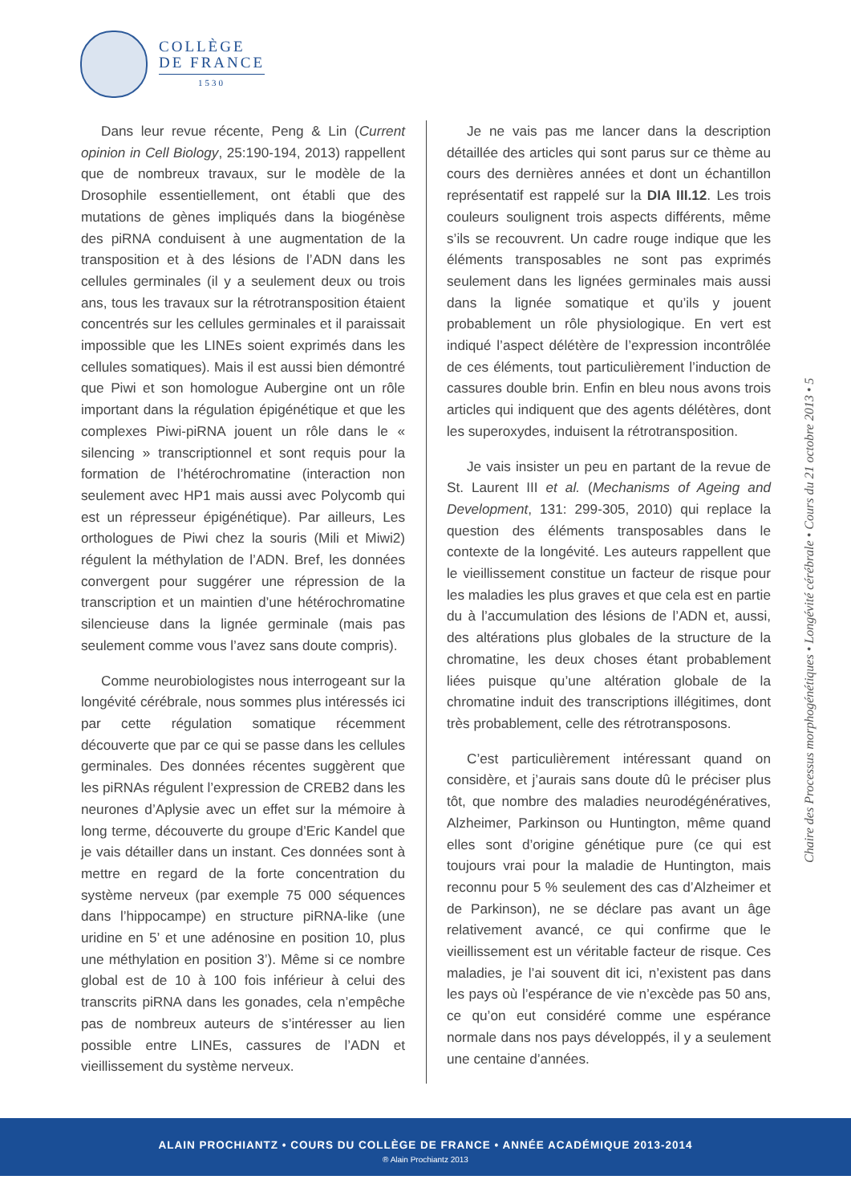COLLÈGE
DE FRANCE
1530
Dans leur revue récente, Peng & Lin (Current opinion in Cell Biology, 25:190-194, 2013) rappellent que de nombreux travaux, sur le modèle de la Drosophile essentiellement, ont établi que des mutations de gènes impliqués dans la biogénèse des piRNA conduisent à une augmentation de la transposition et à des lésions de l’ADN dans les cellules germinales (il y a seulement deux ou trois ans, tous les travaux sur la rétrotransposition étaient concentrés sur les cellules germinales et il paraissait impossible que les LINEs soient exprimés dans les cellules somatiques). Mais il est aussi bien démontré que Piwi et son homologue Aubergine ont un rôle important dans la régulation épigénétique et que les complexes Piwi-piRNA jouent un rôle dans le « silencing » transcriptionnel et sont requis pour la formation de l’hétérochromatine (interaction non seulement avec HP1 mais aussi avec Polycomb qui est un répresseur épigénétique). Par ailleurs, Les orthologues de Piwi chez la souris (Mili et Miwi2) régulent la méthylation de l’ADN. Bref, les données convergent pour suggérer une répression de la transcription et un maintien d’une hétérochromatine silencieuse dans la lignée germinale (mais pas seulement comme vous l’avez sans doute compris).
Comme neurobiologistes nous interrogeant sur la longévité cérébrale, nous sommes plus intéressés ici par cette régulation somatique récemment découverte que par ce qui se passe dans les cellules germinales. Des données récentes suggèrent que les piRNAs régulent l’expression de CREB2 dans les neurones d’Aplysie avec un effet sur la mémoire à long terme, découverte du groupe d’Eric Kandel que je vais détailler dans un instant. Ces données sont à mettre en regard de la forte concentration du système nerveux (par exemple 75 000 séquences dans l’hippocampe) en structure piRNA-like (une uridine en 5’ et une adénosine en position 10, plus une méthylation en position 3’). Même si ce nombre global est de 10 à 100 fois inférieur à celui des transcrits piRNA dans les gonades, cela n’empêche pas de nombreux auteurs de s’intéresser au lien possible entre LINEs, cassures de l’ADN et vieillissement du système nerveux.
Je ne vais pas me lancer dans la description détaillée des articles qui sont parus sur ce thème au cours des dernières années et dont un échantillon représentatif est rappelé sur la DIA III.12. Les trois couleurs soulignent trois aspects différents, même s’ils se recouvrent. Un cadre rouge indique que les éléments transposables ne sont pas exprimés seulement dans les lignées germinales mais aussi dans la lignée somatique et qu’ils y jouent probablement un rôle physiologique. En vert est indiqué l’aspect délétère de l’expression incontrôlée de ces éléments, tout particulièrement l’induction de cassures double brin. Enfin en bleu nous avons trois articles qui indiquent que des agents délétères, dont les superoxydes, induisent la rétrotransposition.
Je vais insister un peu en partant de la revue de St. Laurent III et al. (Mechanisms of Ageing and Development, 131: 299-305, 2010) qui replace la question des éléments transposables dans le contexte de la longévité. Les auteurs rappellent que le vieillissement constitue un facteur de risque pour les maladies les plus graves et que cela est en partie du à l’accumulation des lésions de l’ADN et, aussi, des altérations plus globales de la structure de la chromatine, les deux choses étant probablement liées puisque qu’une altération globale de la chromatine induit des transcriptions illégitimes, dont très probablement, celle des rétrotransposons.
C’est particulièrement intéressant quand on considère, et j’aurais sans doute dû le préciser plus tôt, que nombre des maladies neurodégénératives, Alzheimer, Parkinson ou Huntington, même quand elles sont d’origine génétique pure (ce qui est toujours vrai pour la maladie de Huntington, mais reconnu pour 5 % seulement des cas d’Alzheimer et de Parkinson), ne se déclare pas avant un âge relativement avancé, ce qui confirme que le vieillissement est un véritable facteur de risque. Ces maladies, je l’ai souvent dit ici, n’existent pas dans les pays où l’espérance de vie n’excède pas 50 ans, ce qu’on eut considéré comme une espérance normale dans nos pays développés, il y a seulement une centaine d’années.
Chaire des Processus morphogénétiques • Longévité cérébrale • Cours du 21 octobre 2013 • 5
ALAIN PROCHIANTZ • COURS DU COLLÈGE DE FRANCE • ANNÉE ACADÉMIQUE 2013-2014
® Alain Prochiantz 2013